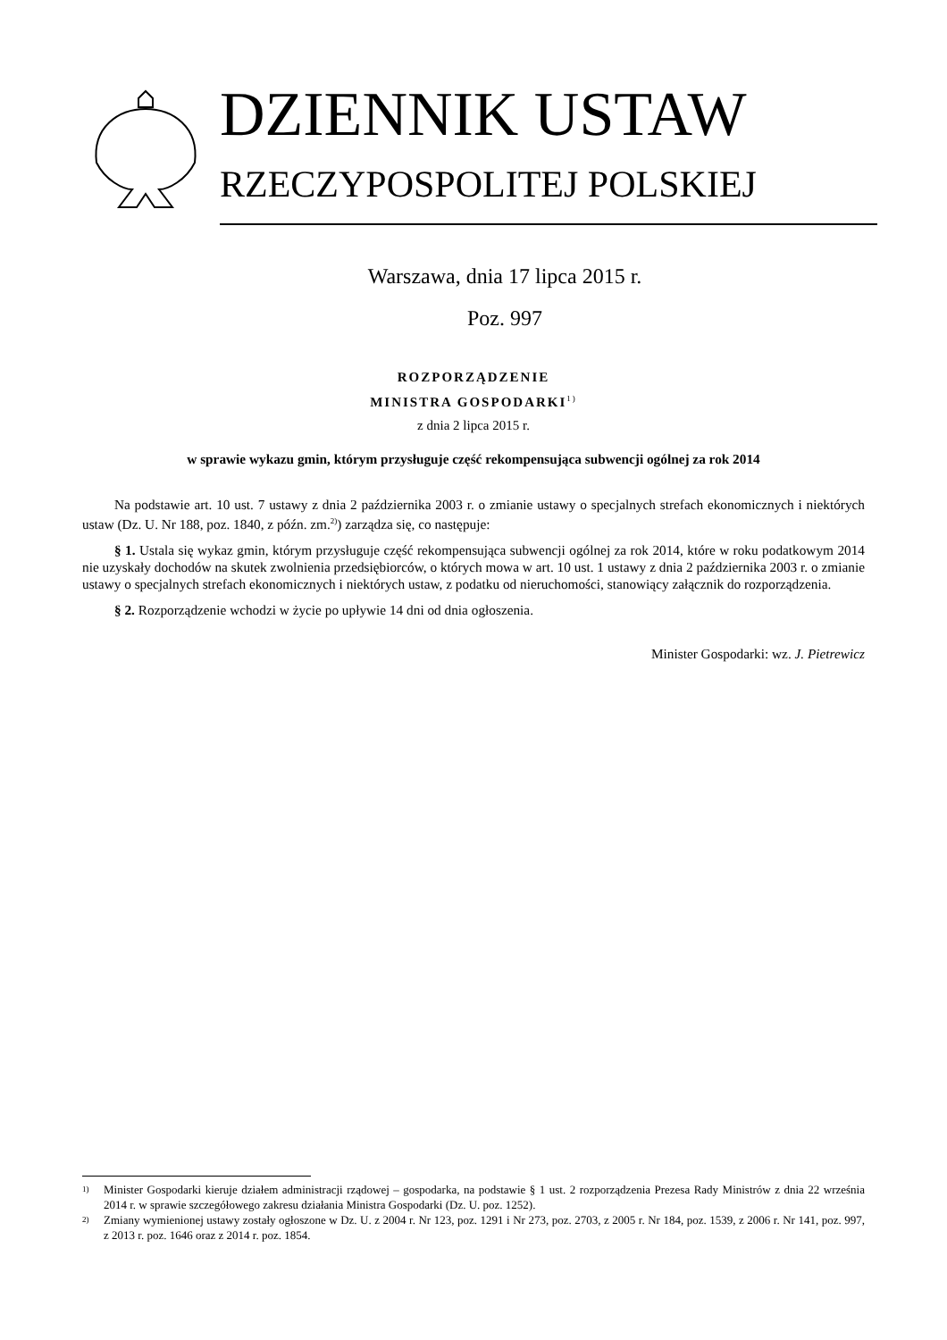DZIENNIK USTAW
RZECZYPOSPOLITEJ POLSKIEJ
Warszawa, dnia 17 lipca 2015 r.
Poz. 997
ROZPORZĄDZENIE
MINISTRA GOSPODARKI<sup>1)</sup>
z dnia 2 lipca 2015 r.
w sprawie wykazu gmin, którym przysługuje część rekompensująca subwencji ogólnej za rok 2014
Na podstawie art. 10 ust. 7 ustawy z dnia 2 października 2003 r. o zmianie ustawy o specjalnych strefach ekonomicznych i niektórych ustaw (Dz. U. Nr 188, poz. 1840, z późn. zm.<sup>2)</sup>) zarządza się, co następuje:
§ 1. Ustala się wykaz gmin, którym przysługuje część rekompensująca subwencji ogólnej za rok 2014, które w roku podatkowym 2014 nie uzyskały dochodów na skutek zwolnienia przedsiębiorców, o których mowa w art. 10 ust. 1 ustawy z dnia 2 października 2003 r. o zmianie ustawy o specjalnych strefach ekonomicznych i niektórych ustaw, z podatku od nieruchomości, stanowiący załącznik do rozporządzenia.
§ 2. Rozporządzenie wchodzi w życie po upływie 14 dni od dnia ogłoszenia.
Minister Gospodarki: wz. J. Pietrewicz
1) Minister Gospodarki kieruje działem administracji rządowej – gospodarka, na podstawie § 1 ust. 2 rozporządzenia Prezesa Rady Ministrów z dnia 22 września 2014 r. w sprawie szczegółowego zakresu działania Ministra Gospodarki (Dz. U. poz. 1252).
2) Zmiany wymienionej ustawy zostały ogłoszone w Dz. U. z 2004 r. Nr 123, poz. 1291 i Nr 273, poz. 2703, z 2005 r. Nr 184, poz. 1539, z 2006 r. Nr 141, poz. 997, z 2013 r. poz. 1646 oraz z 2014 r. poz. 1854.